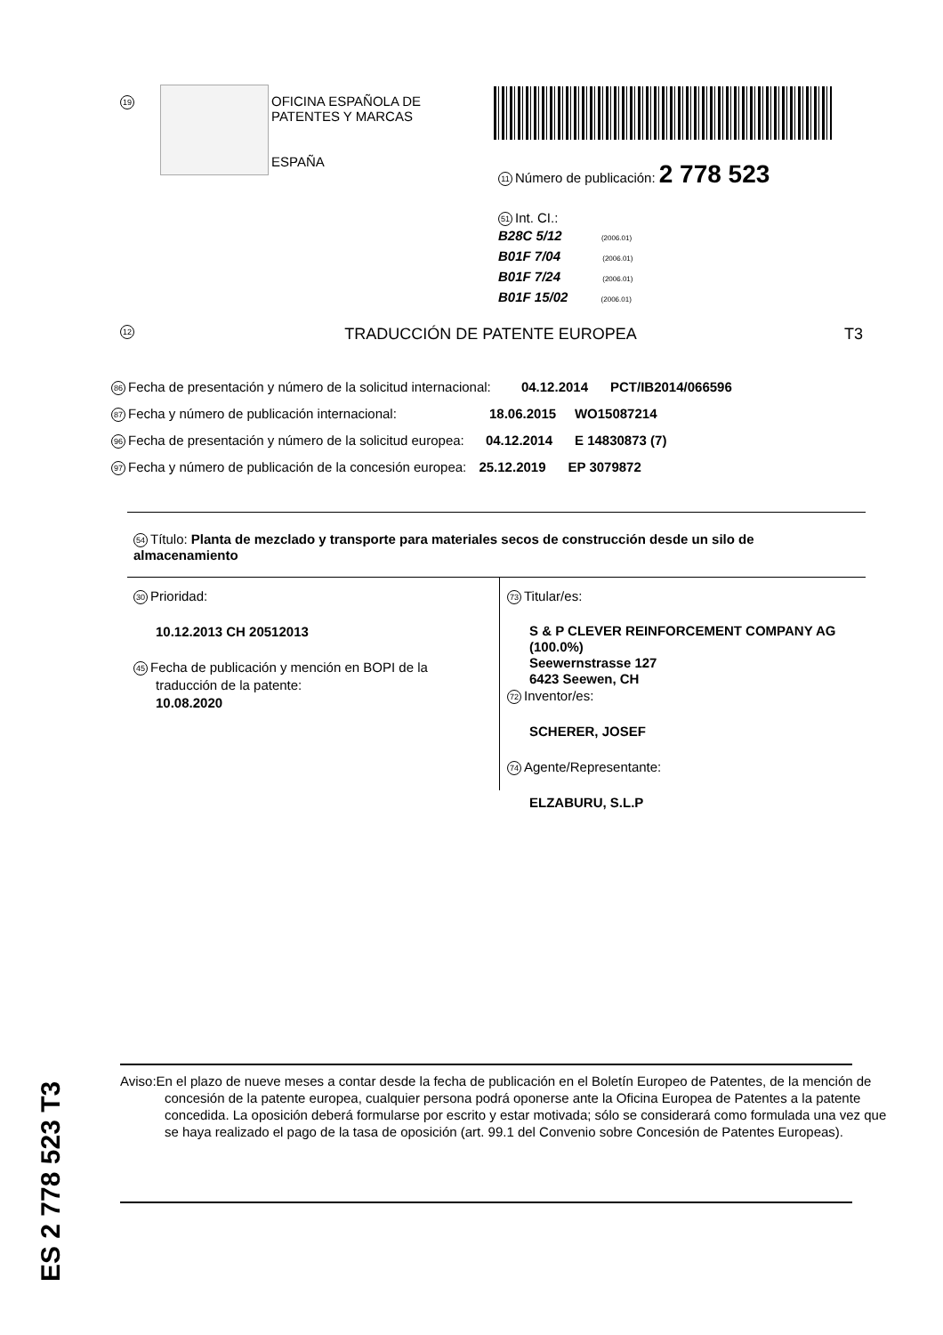19
OFICINA ESPAÑOLA DE
PATENTES Y MARCAS
ESPAÑA
11 Número de publicación: 2 778 523
51 Int. CI.:
B28C 5/12 (2006.01)
B01F 7/04 (2006.01)
B01F 7/24 (2006.01)
B01F 15/02 (2006.01)
12 TRADUCCIÓN DE PATENTE EUROPEA T3
86 Fecha de presentación y número de la solicitud internacional: 04.12.2014 PCT/IB2014/066596
87 Fecha y número de publicación internacional: 18.06.2015 WO15087214
96 Fecha de presentación y número de la solicitud europea: 04.12.2014 E 14830873 (7)
97 Fecha y número de publicación de la concesión europea: 25.12.2019 EP 3079872
54 Título: Planta de mezclado y transporte para materiales secos de construcción desde un silo de almacenamiento
30 Prioridad:
10.12.2013 CH 20512013
45 Fecha de publicación y mención en BOPI de la
traducción de la patente:
10.08.2020
73 Titular/es:
S & P CLEVER REINFORCEMENT COMPANY AG (100.0%)
Seewernstrasse 127
6423 Seewen, CH
72 Inventor/es:
SCHERER, JOSEF
74 Agente/Representante:
ELZABURU, S.L.P
ES 2 778 523 T3
Aviso:En el plazo de nueve meses a contar desde la fecha de publicación en el Boletín Europeo de Patentes, de la mención de concesión de la patente europea, cualquier persona podrá oponerse ante la Oficina Europea de Patentes a la patente concedida. La oposición deberá formularse por escrito y estar motivada; sólo se considerará como formulada una vez que se haya realizado el pago de la tasa de oposición (art. 99.1 del Convenio sobre Concesión de Patentes Europeas).